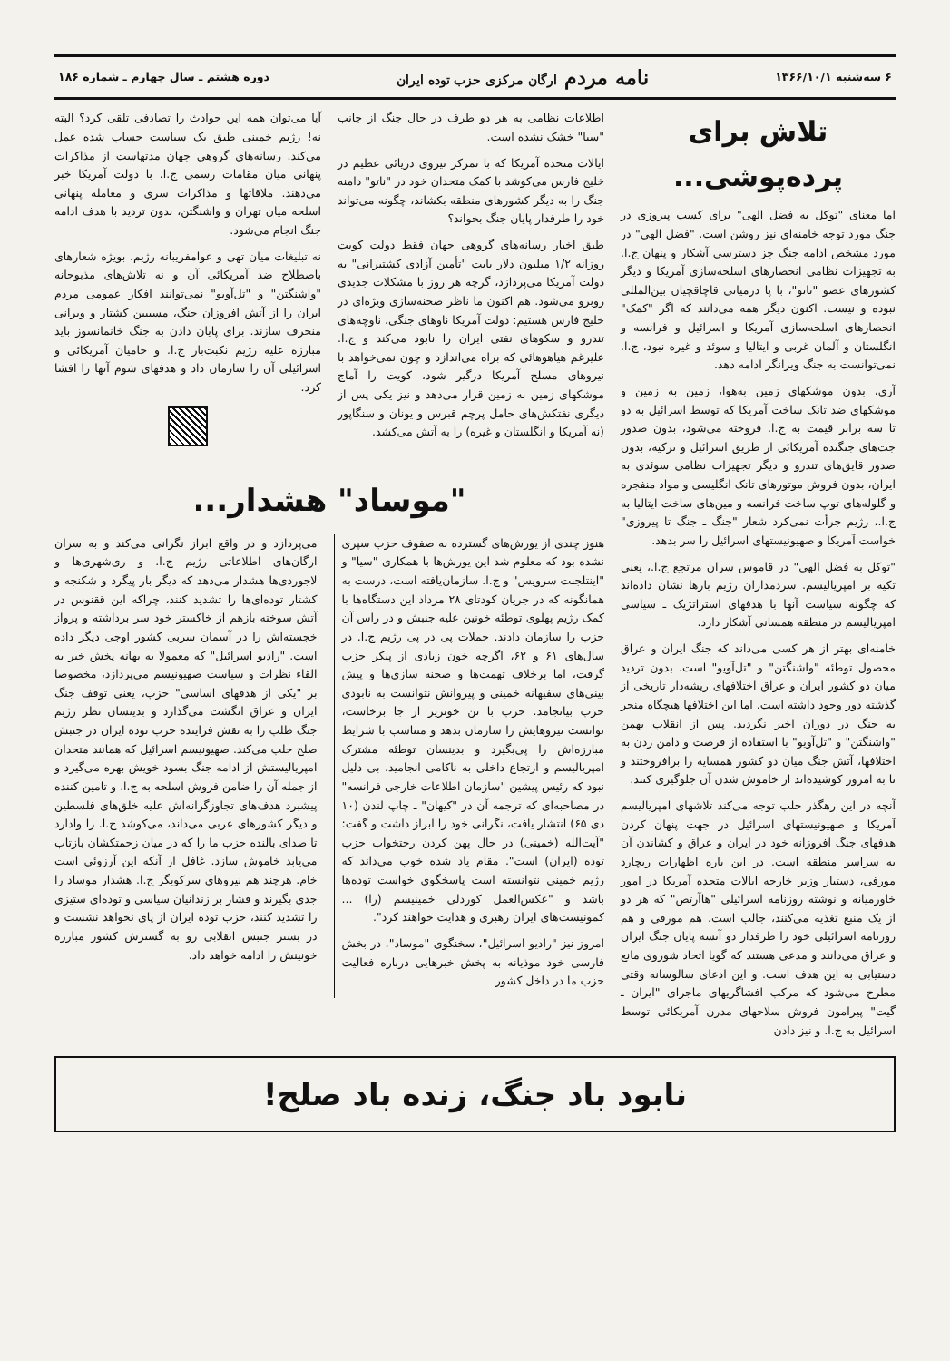۶ سه‌شنبه ۱۳۶۶/۱۰/۱ نامه مردم ارگان مرکزی حزب توده ایران دوره هشتم ـ سال چهارم ـ شماره ۱۸۶
تلاش برای پرده‌پوشی...
اما معنای "توکل به فضل الهی" برای کسب پیروزی در جنگ مورد توجه خامنه‌ای نیز روشن است. "فضل الهی" در مورد مشخص ادامه جنگ جز دسترسی آشکار و پنهان ج.ا. به تجهیزات نظامی انحصارهای اسلحه‌سازی آمریکا و دیگر کشورهای عضو "ناتو"، با پا درمیانی قاچاقچیان بین‌المللی نبوده و نیست. اکنون دیگر همه می‌دانند که اگر "کمک" انحصارهای اسلحه‌سازی آمریکا و اسرائیل و فرانسه و انگلستان و آلمان غربی و ایتالیا و سوئد و غیره نبود، ج.ا. نمی‌توانست به جنگ ویرانگر ادامه دهد.
آری، بدون موشکهای زمین به‌هوا، زمین به زمین و موشکهای ضد تانک ساخت آمریکا که توسط اسرائیل به دو تا سه برابر قیمت به ج.ا. فروخته می‌شود، بدون صدور جت‌های جنگنده آمریکائی از طریق اسرائیل و ترکیه، بدون صدور قایق‌های تندرو و دیگر تجهیزات نظامی سوئدی به ایران، بدون فروش موتورهای تانک انگلیسی و مواد منفجره و گلوله‌های توپ ساخت فرانسه و مین‌های ساخت ایتالیا به ج.ا.، رژیم جرأت نمی‌کرد شعار "جنگ ـ جنگ تا پیروزی" خواست آمریکا و صهیونیستهای اسرائیل را سر بدهد.
"توکل به فضل الهی" در قاموس سران مرتجع ج.ا.، یعنی تکیه بر امپریالیسم. سردمداران رژیم بارها نشان داده‌اند که چگونه سیاست آنها با هدفهای استراتژیک ـ سیاسی امپریالیسم در منطقه همسانی آشکار دارد.
خامنه‌ای بهتر از هر کسی می‌داند که جنگ ایران و عراق محصول توطئه "واشنگتن" و "تل‌آویو" است. بدون تردید میان دو کشور ایران و عراق اختلافهای ریشه‌دار تاریخی از گذشته دور وجود داشته است. اما این اختلافها هیچگاه منجر به جنگ در دوران اخیر نگردید. پس از انقلاب بهمن "واشنگتن" و "تل‌آویو" با استفاده از فرصت و دامن زدن به اختلافها، آتش جنگ میان دو کشور همسایه را برافروختند و تا به امروز کوشیده‌اند از خاموش شدن آن جلوگیری کنند.
آنچه در این رهگذر جلب توجه می‌کند تلاشهای امپریالیسم آمریکا و صهیونیستهای اسرائیل در جهت پنهان کردن هدفهای جنگ افروزانه خود در ایران و عراق و کشاندن آن به سراسر منطقه است. در این باره اظهارات ریچارد مورفی، دستیار وزیر خارجه ایالات متحده آمریکا در امور خاورمیانه و نوشته روزنامه اسرائیلی "هاآرتص" که هر دو از یک منبع تغذیه می‌کنند، جالب است. هم مورفی و هم روزنامه اسرائیلی خود را طرفدار دو آتشه پایان جنگ ایران و عراق می‌دانند و مدعی هستند که گویا اتحاد شوروی مانع دستیابی به این هدف است. و این ادعای سالوسانه وقتی مطرح می‌شود که مرکب افشاگریهای ماجرای "ایران ـ گیت" پیرامون فروش سلاحهای مدرن آمریکائی توسط اسرائیل به ج.ا. و نیز دادن
اطلاعات نظامی به هر دو طرف در حال جنگ از جانب "سیا" خشک نشده است.
ایالات متحده آمریکا که با تمرکز نیروی دریائی عظیم در خلیج فارس می‌کوشد با کمک متحدان خود در "ناتو" دامنه جنگ را به دیگر کشورهای منطقه بکشاند، چگونه می‌تواند خود را طرفدار پایان جنگ بخواند؟
طبق اخبار رسانه‌های گروهی جهان فقط دولت کویت روزانه ۱/۲ میلیون دلار بابت "تأمین آزادی کشتیرانی" به دولت آمریکا می‌پردازد، گرچه هر روز با مشکلات جدیدی روبرو می‌شود. هم اکنون ما ناظر صحنه‌سازی ویژه‌ای در خلیج فارس هستیم: دولت آمریکا ناوهای جنگی، ناوچه‌های تندرو و سکوهای نفتی ایران را نابود می‌کند و ج.ا. علیرغم هیاهوهائی که براه می‌اندازد و چون نمی‌خواهد با نیروهای مسلح آمریکا درگیر شود، کویت را آماج موشکهای زمین به زمین قرار می‌دهد و نیز یکی پس از دیگری نفتکش‌های حامل پرچم قبرس و یونان و سنگاپور (نه آمریکا و انگلستان و غیره) را به آتش می‌کشد.
آیا می‌توان همه این حوادث را تصادفی تلقی کرد؟ البته نه! رژیم خمینی طبق یک سیاست حساب شده عمل می‌کند. رسانه‌های گروهی جهان مدتهاست از مذاکرات پنهانی میان مقامات رسمی ج.ا. با دولت آمریکا خبر می‌دهند. ملاقاتها و مذاکرات سری و معامله پنهانی اسلحه میان تهران و واشنگتن، بدون تردید با هدف ادامه جنگ انجام می‌شود.
نه تبلیغات میان تهی و عوامفریبانه رژیم، بویژه شعارهای باصطلاح ضد آمریکائی آن و نه تلاش‌های مذبوحانه "واشنگتن" و "تل‌آویو" نمی‌توانند افکار عمومی مردم ایران را از آتش افروزان جنگ، مسببین کشتار و ویرانی منحرف سازند. برای پایان دادن به جنگ خانمانسوز باید مبارزه علیه رژیم نکبت‌بار ج.ا. و حامیان آمریکائی و اسرائیلی آن را سازمان داد و هدفهای شوم آنها را افشا کرد.
"موساد" هشدار...
هنوز چندی از یورش‌های گسترده به صفوف حزب سپری نشده بود که معلوم شد این یورش‌ها با همکاری "سیا" و "اینتلجنت سرویس" و ج.ا. سازمان‌یافته است، درست به همانگونه که در جریان کودتای ۲۸ مرداد این دستگاه‌ها با کمک رژیم پهلوی توطئه خونین علیه جنبش و در راس آن حزب را سازمان دادند. حملات پی در پی رژیم ج.ا. در سال‌های ۶۱ و ۶۲، اگرچه خون زیادی از پیکر حزب گرفت، اما برخلاف تهمت‌ها و صحنه سازی‌ها و پیش بینی‌های سفیهانه خمینی و پیروانش نتوانست به نابودی حزب بیانجامد. حزب با تن خونریز از جا برخاست، توانست نیروهایش را سازمان بدهد و متناسب با شرایط مبارزه‌اش را پی‌بگیرد و بدینسان توطئه مشترک امپریالیسم و ارتجاع داخلی به ناکامی انجامید. بی دلیل نبود که رئیس پیشین "سازمان اطلاعات خارجی فرانسه" در مصاحبه‌ای که ترجمه آن در "کیهان" ـ چاپ لندن (۱۰ دی ۶۵) انتشار یافت، نگرانی خود را ابراز داشت و گفت: "آیت‌الله (خمینی) در حال پهن کردن رختخواب حزب توده (ایران) است". مقام یاد شده خوب می‌داند که رژیم خمینی نتوانسته است پاسخگوی خواست توده‌ها باشد و "عکس‌العمل کوردلی خمینیسم (را) ... کمونیست‌های ایران رهبری و هدایت خواهند کرد".
امروز نیز "رادیو اسرائیل"، سخنگوی "موساد"، در بخش فارسی خود موذیانه به پخش خبرهایی درباره فعالیت حزب ما در داخل کشور
می‌پردازد و در واقع ابراز نگرانی می‌کند و به سران ارگان‌های اطلاعاتی رژیم ج.ا. و ری‌شهری‌ها و لاجوردی‌ها هشدار می‌دهد که دیگر بار پیگرد و شکنجه و کشتار توده‌ای‌ها را تشدید کنند، چراکه این ققنوس در آتش سوخته بازهم از خاکستر خود سر برداشته و پرواز خجسته‌اش را در آسمان سربی کشور اوجی دیگر داده است. "رادیو اسرائیل" که معمولا به بهانه پخش خبر به القاء نظرات و سیاست صهیونیسم می‌پردازد، مخصوصا بر "یکی از هدفهای اساسی" حزب، یعنی توقف جنگ ایران و عراق انگشت می‌گذارد و بدینسان نظر رژیم جنگ طلب را به نقش فزاینده حزب توده ایران در جنبش صلح جلب می‌کند. صهیونیسم اسرائیل که همانند متحدان امپریالیستش از ادامه جنگ بسود خویش بهره می‌گیرد و از جمله آن را ضامن فروش اسلحه به ج.ا. و تامین کننده پیشبرد هدف‌های تجاوزگرانه‌اش علیه خلق‌های فلسطین و دیگر کشورهای عربی می‌داند، می‌کوشد ج.ا. را وادارد تا صدای بالنده حزب ما را که در میان زحمتکشان بازتاب می‌یابد خاموش سازد. غافل از آنکه این آرزوئی است خام. هرچند هم نیروهای سرکوبگر ج.ا. هشدار موساد را جدی بگیرند و فشار بر زندانیان سیاسی و توده‌ای ستیزی را تشدید کنند، حزب توده ایران از پای نخواهد نشست و در بستر جنبش انقلابی رو به گسترش کشور مبارزه خونینش را ادامه خواهد داد.
نابود باد جنگ، زنده باد صلح!